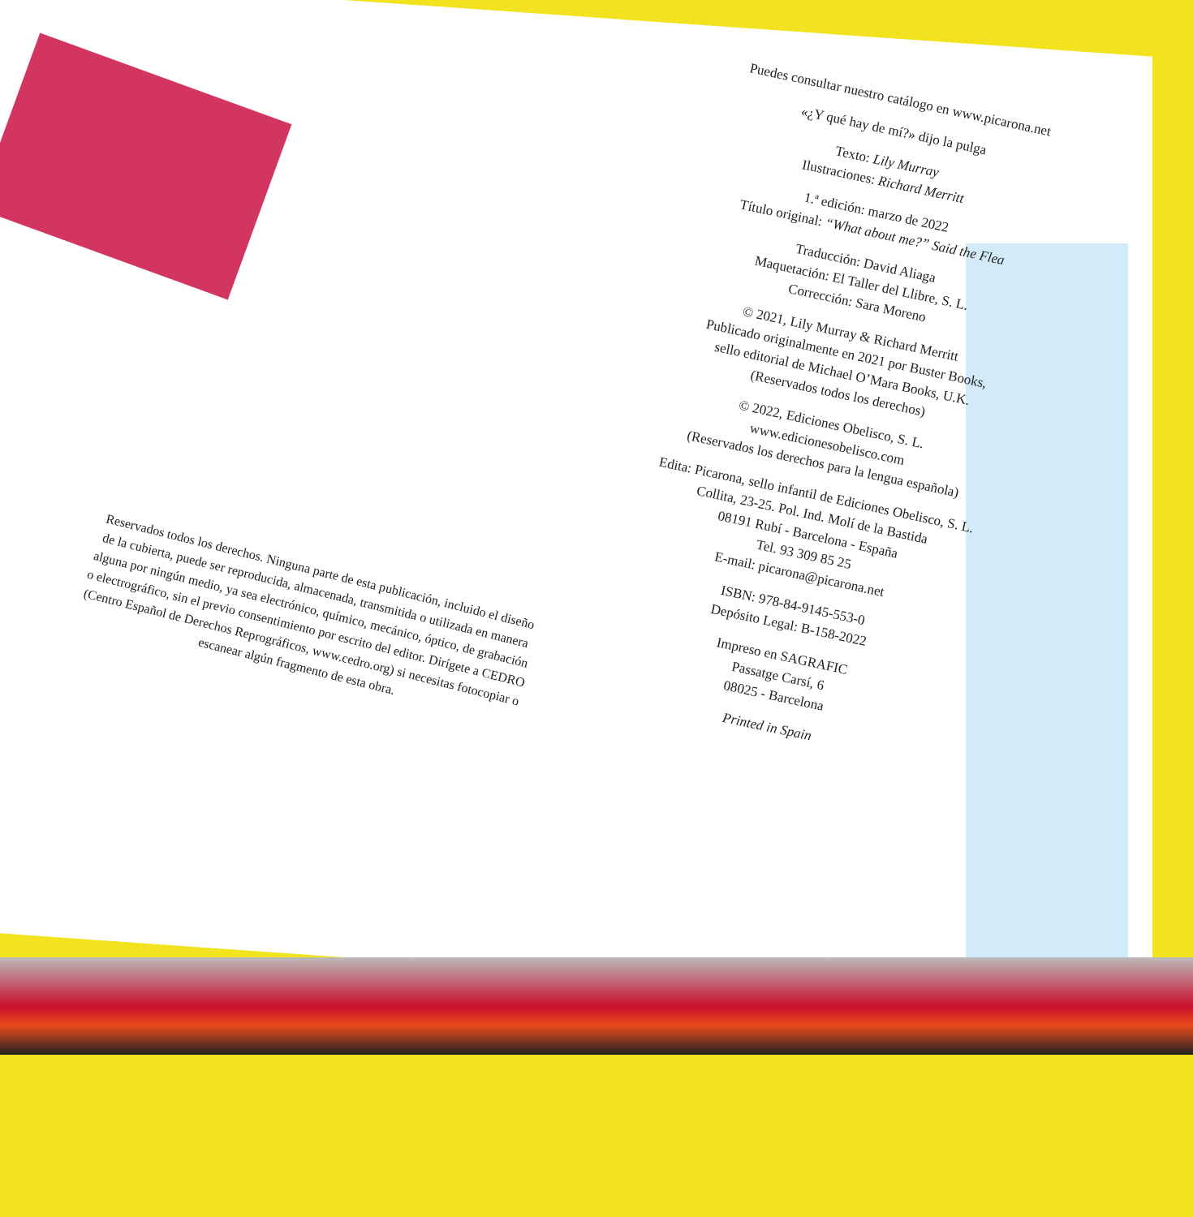Puedes consultar nuestro catálogo en www.picarona.net
«¿Y qué hay de mí?» dijo la pulga
Texto: Lily Murray
Ilustraciones: Richard Merritt
1.ª edición: marzo de 2022
Título original: “What about me?” Said the Flea
Traducción: David Aliaga
Maquetación: El Taller del Llibre, S. L.
Corrección: Sara Moreno
© 2021, Lily Murray & Richard Merritt
Publicado originalmente en 2021 por Buster Books,
sello editorial de Michael O’Mara Books, U.K.
(Reservados todos los derechos)
© 2022, Ediciones Obelisco, S. L.
www.edicionesobelisco.com
(Reservados los derechos para la lengua española)
Edita: Picarona, sello infantil de Ediciones Obelisco, S. L.
Collita, 23-25. Pol. Ind. Molí de la Bastida
08191 Rubí - Barcelona - España
Tel. 93 309 85 25
E-mail: picarona@picarona.net
ISBN: 978-84-9145-553-0
Depósito Legal: B-158-2022
Impreso en SAGRAFIC
Passatge Carsí, 6
08025 - Barcelona
Printed in Spain
Reservados todos los derechos. Ninguna parte de esta publicación, incluido el diseño de la cubierta, puede ser reproducida, almacenada, transmitida o utilizada en manera alguna por ningún medio, ya sea electrónico, químico, mecánico, óptico, de grabación o electrográfico, sin el previo consentimiento por escrito del editor. Dirígete a CEDRO (Centro Español de Derechos Reprográficos, www.cedro.org) si necesitas fotocopiar o escanear algún fragmento de esta obra.